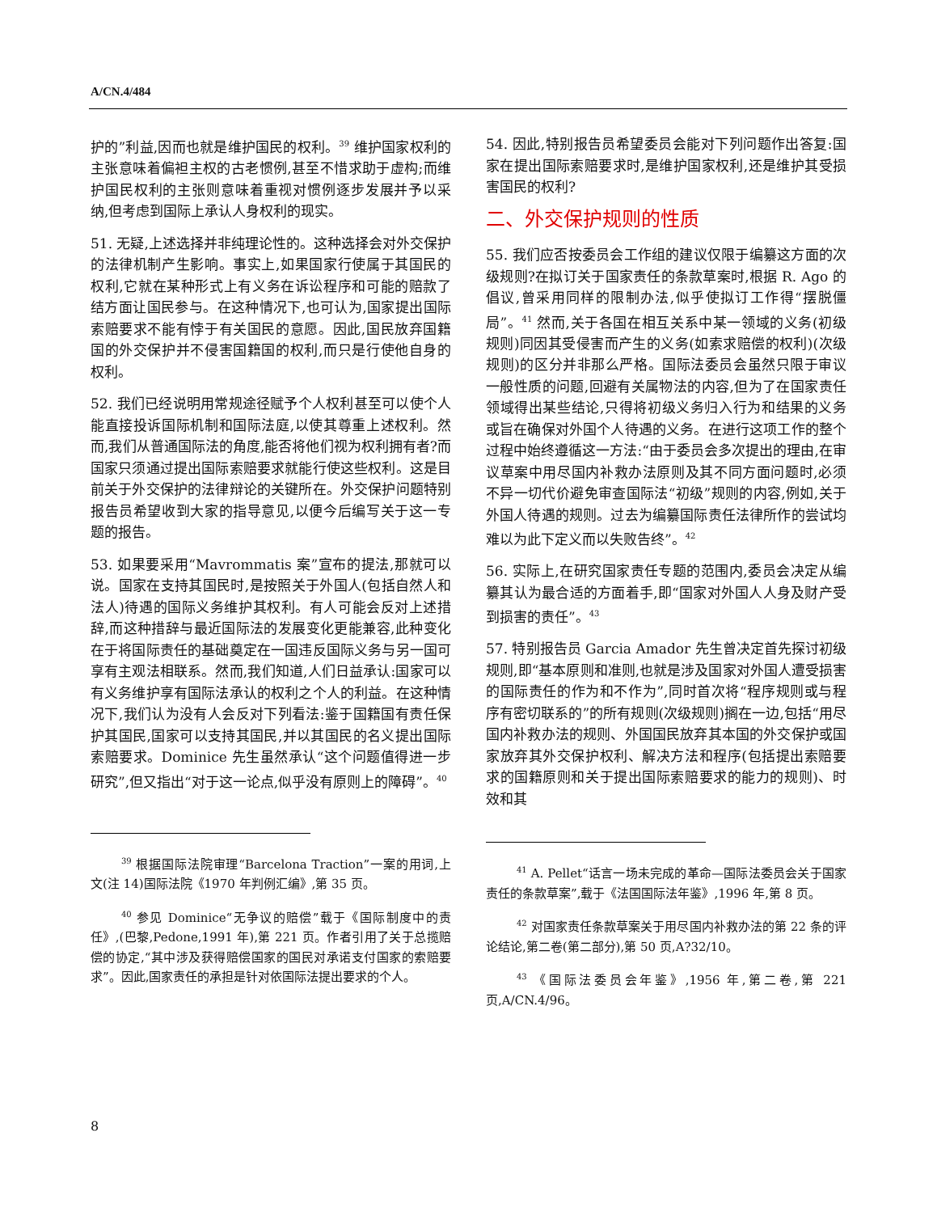A/CN.4/484
护的”利益,因而也就是维护国民的权利。<sup>39</sup> 维护国家权利的主张意味着偏袒主权的古老惯例,甚至不惜求助于虚构;而维护国民权利的主张则意味着重视对惯例逐步发展并予以采纳,但考虑到国际上承认人身权利的现实。
51. 无疑,上述选择并非纯理论性的。这种选择会对外交保护的法律机制产生影响。事实上,如果国家行使属于其国民的权利,它就在某种形式上有义务在诉讼程序和可能的赔款了结方面让国民参与。在这种情况下,也可认为,国家提出国际索赔要求不能有悖于有关国民的意愿。因此,国民放弃国籍国的外交保护并不侵害国籍国的权利,而只是行使他自身的权利。
52. 我们已经说明用常规途径赋予个人权利甚至可以使个人能直接投诉国际机制和国际法庭,以使其尊重上述权利。然而,我们从普通国际法的角度,能否将他们视为权利拥有者?而国家只须通过提出国际索赔要求就能行使这些权利。这是目前关于外交保护的法律辩论的关键所在。外交保护问题特别报告员希望收到大家的指导意见,以便今后编写关于这一专题的报告。
53. 如果要采用“Mavrommatis 案”宣布的提法,那就可以说。国家在支持其国民时,是按照关于外国人(包括自然人和法人)待遇的国际义务维护其权利。有人可能会反对上述措辞,而这种措辞与最近国际法的发展变化更能兼容,此种变化在于将国际责任的基础奠定在一国违反国际义务与另一国可享有主观法相联系。然而,我们知道,人们日益承认:国家可以有义务维护享有国际法承认的权利之个人的利益。在这种情况下,我们认为没有人会反对下列看法:鉴于国籍国有责任保护其国民,国家可以支持其国民,并以其国民的名义提出国际索赔要求。Dominice 先生虽然承认“这个问题值得进一步研究”,但又指出“对于这一论点,似乎没有原则上的障碍”。<sup>40</sup>
<sup>39</sup> 根据国际法院审理“Barcelona Traction”一案的用词,上文(注 14)国际法院《1970 年判例汇编》,第 35 页。
<sup>40</sup> 参见 Dominice“无争议的赔偿”载于《国际制度中的责任》,(巴黎,Pedone,1991 年),第 221 页。作者引用了关于总揽赔偿的协定,“其中涉及获得赔偿国家的国民对承诺支付国家的索赔要求”。因此,国家责任的承担是针对依国际法提出要求的个人。
54. 因此,特别报告员希望委员会能对下列问题作出答复:国家在提出国际索赔要求时,是维护国家权利,还是维护其受损害国民的权利?
二、外交保护规则的性质
55. 我们应否按委员会工作组的建议仅限于编纂这方面的次级规则?在拟订关于国家责任的条款草案时,根据 R. Ago 的倡议,曾采用同样的限制办法,似乎使拟订工作得“摆脱僵局”。<sup>41</sup> 然而,关于各国在相互关系中某一领域的义务(初级规则)同因其受侵害而产生的义务(如索求赔偿的权利)(次级规则)的区分并非那么严格。国际法委员会虽然只限于审议一般性质的问题,回避有关属物法的内容,但为了在国家责任领域得出某些结论,只得将初级义务归入行为和结果的义务或旨在确保对外国个人待遇的义务。在进行这项工作的整个过程中始终遵循这一方法:“由于委员会多次提出的理由,在审议草案中用尽国内补救办法原则及其不同方面问题时,必须不异一切代价避免审查国际法“初级”规则的内容,例如,关于外国人待遇的规则。过去为编纂国际责任法律所作的尝试均难以为此下定义而以失败告终”。<sup>42</sup>
56. 实际上,在研究国家责任专题的范围内,委员会决定从编纂其认为最合适的方面着手,即“国家对外国人人身及财产受到损害的责任”。<sup>43</sup>
57. 特别报告员 Garcia Amador 先生曾决定首先探讨初级规则,即“基本原则和准则,也就是涉及国家对外国人遭受损害的国际责任的作为和不作为”,同时首次将“程序规则或与程序有密切联系的”的所有规则(次级规则)搁在一边,包括“用尽国内补救办法的规则、外国国民放弃其本国的外交保护或国家放弃其外交保护权利、解决方法和程序(包括提出索赔要求的国籍原则和关于提出国际索赔要求的能力的规则)、时效和其
<sup>41</sup> A. Pellet“话言一场未完成的革命—国际法委员会关于国家责任的条款草案”,载于《法国国际法年鉴》,1996 年,第 8 页。
<sup>42</sup> 对国家责任条款草案关于用尽国内补救办法的第 22 条的评论结论,第二卷(第二部分),第 50 页,A?32/10。
<sup>43</sup> 《国际法委员会年鉴》,1956 年,第二卷,第 221 页,A/CN.4/96。
8